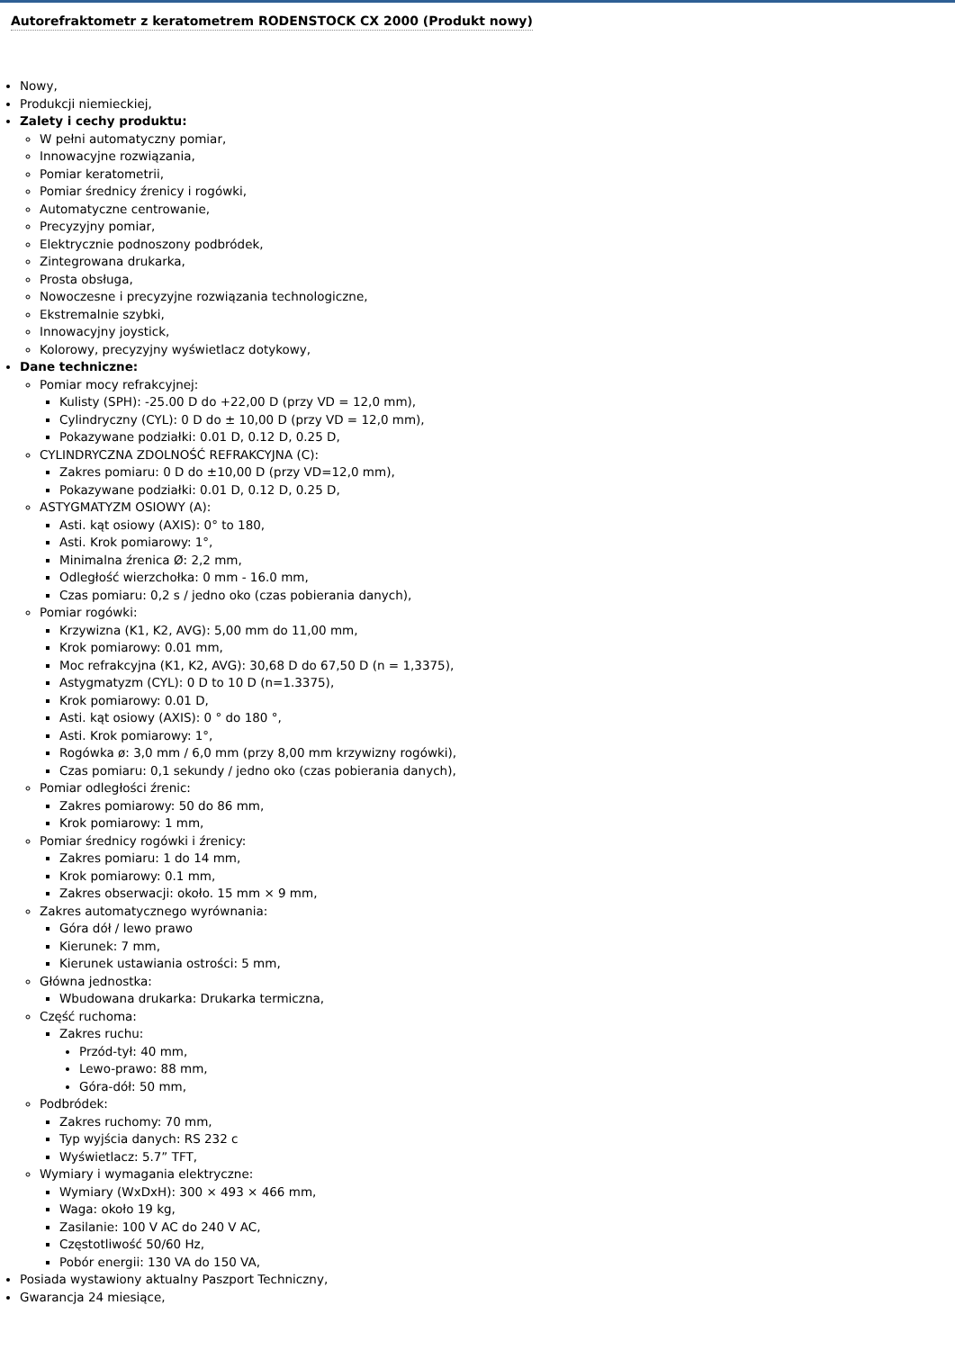Autorefraktometr z keratometrem RODENSTOCK CX 2000 (Produkt nowy)
Nowy,
Produkcji niemieckiej,
Zalety i cechy produktu:
W pełni automatyczny pomiar,
Innowacyjne rozwiązania,
Pomiar keratometrii,
Pomiar średnicy źrenicy i rogówki,
Automatyczne centrowanie,
Precyzyjny pomiar,
Elektrycznie podnoszony podbródek,
Zintegrowana drukarka,
Prosta obsługa,
Nowoczesne i precyzyjne rozwiązania technologiczne,
Ekstremalnie szybki,
Innowacyjny joystick,
Kolorowy, precyzyjny wyświetlacz dotykowy,
Dane techniczne:
Pomiar mocy refrakcyjnej:
Kulisty (SPH): -25.00 D do +22,00 D (przy VD = 12,0 mm),
Cylindryczny (CYL): 0 D do ± 10,00 D (przy VD = 12,0 mm),
Pokazywane podziałki: 0.01 D, 0.12 D, 0.25 D,
CYLINDRYCZNA ZDOLNOŚĆ REFRAKCYJNA (C):
Zakres pomiaru: 0 D do ±10,00 D (przy VD=12,0 mm),
Pokazywane podziałki: 0.01 D, 0.12 D, 0.25 D,
ASTYGMATYZM OSIOWY (A):
Asti. kąt osiowy (AXIS): 0° to 180,
Asti. Krok pomiarowy: 1°,
Minimalna źrenica Ø: 2,2 mm,
Odległość wierzchołka: 0 mm - 16.0 mm,
Czas pomiaru: 0,2 s / jedno oko (czas pobierania danych),
Pomiar rogówki:
Krzywizna (K1, K2, AVG): 5,00 mm do 11,00 mm,
Krok pomiarowy: 0.01 mm,
Moc refrakcyjna (K1, K2, AVG): 30,68 D do 67,50 D (n = 1,3375),
Astygmatyzm (CYL): 0 D to 10 D (n=1.3375),
Krok pomiarowy: 0.01 D,
Asti. kąt osiowy (AXIS): 0 ° do 180 °,
Asti. Krok pomiarowy: 1°,
Rogówka ø: 3,0 mm / 6,0 mm (przy 8,00 mm krzywizny rogówki),
Czas pomiaru: 0,1 sekundy / jedno oko (czas pobierania danych),
Pomiar odległości źrenic:
Zakres pomiarowy: 50 do 86 mm,
Krok pomiarowy: 1 mm,
Pomiar średnicy rogówki i źrenicy:
Zakres pomiaru: 1 do 14 mm,
Krok pomiarowy: 0.1 mm,
Zakres obserwacji: około. 15 mm × 9 mm,
Zakres automatycznego wyrównania:
Góra dół / lewo prawo
Kierunek: 7 mm,
Kierunek ustawiania ostrości: 5 mm,
Główna jednostka:
Wbudowana drukarka: Drukarka termiczna,
Część ruchoma:
Zakres ruchu:
Przód-tył: 40 mm,
Lewo-prawo: 88 mm,
Góra-dół: 50 mm,
Podbródek:
Zakres ruchomy: 70 mm,
Typ wyjścia danych: RS 232 c
Wyświetlacz: 5.7” TFT,
Wymiary i wymagania elektryczne:
Wymiary (WxDxH): 300 × 493 × 466 mm,
Waga: około 19 kg,
Zasilanie: 100 V AC do 240 V AC,
Częstotliwość 50/60 Hz,
Pobór energii: 130 VA do 150 VA,
Posiada wystawiony aktualny Paszport Techniczny,
Gwarancja 24 miesiące,